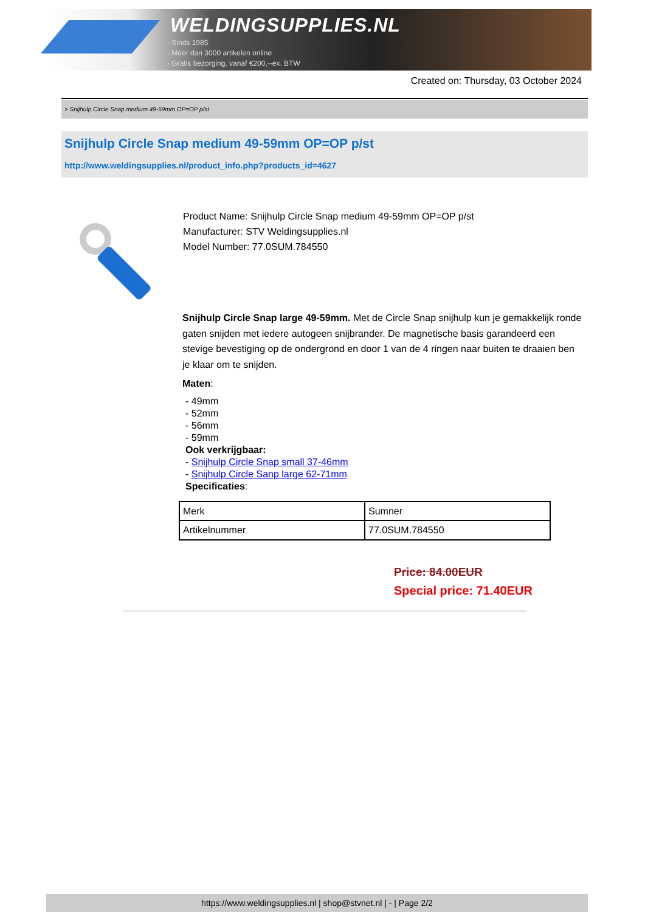WELDINGSUPPLIES.NL
- Sinds 1985
- Méér dan 3000 artikelen online
- Gratis bezorging, vanaf €200,--ex. BTW
Created on: Thursday, 03 October 2024
> Snijhulp Circle Snap medium 49-59mm OP=OP p/st
Snijhulp Circle Snap medium 49-59mm OP=OP p/st
http://www.weldingsupplies.nl/product_info.php?products_id=4627
Product Name: Snijhulp Circle Snap medium 49-59mm OP=OP p/st
Manufacturer: STV Weldingsupplies.nl
Model Number: 77.0SUM.784550
Snijhulp Circle Snap large 49-59mm. Met de Circle Snap snijhulp kun je gemakkelijk ronde gaten snijden met iedere autogeen snijbrander. De magnetische basis garandeerd een stevige bevestiging op de ondergrond en door 1 van de 4 ringen naar buiten te draaien ben je klaar om te snijden.
Maten:
- 49mm
- 52mm
- 56mm
- 59mm
Ook verkrijgbaar:
- Snijhulp Circle Snap small 37-46mm
- Snijhulp Circle Sanp large 62-71mm
Specificaties:
| Merk | Sumner |
| Artikelnummer | 77.0SUM.784550 |
Price: 84.00EUR
Special price: 71.40EUR
https://www.weldingsupplies.nl | shop@stvnet.nl | - | Page 2/2